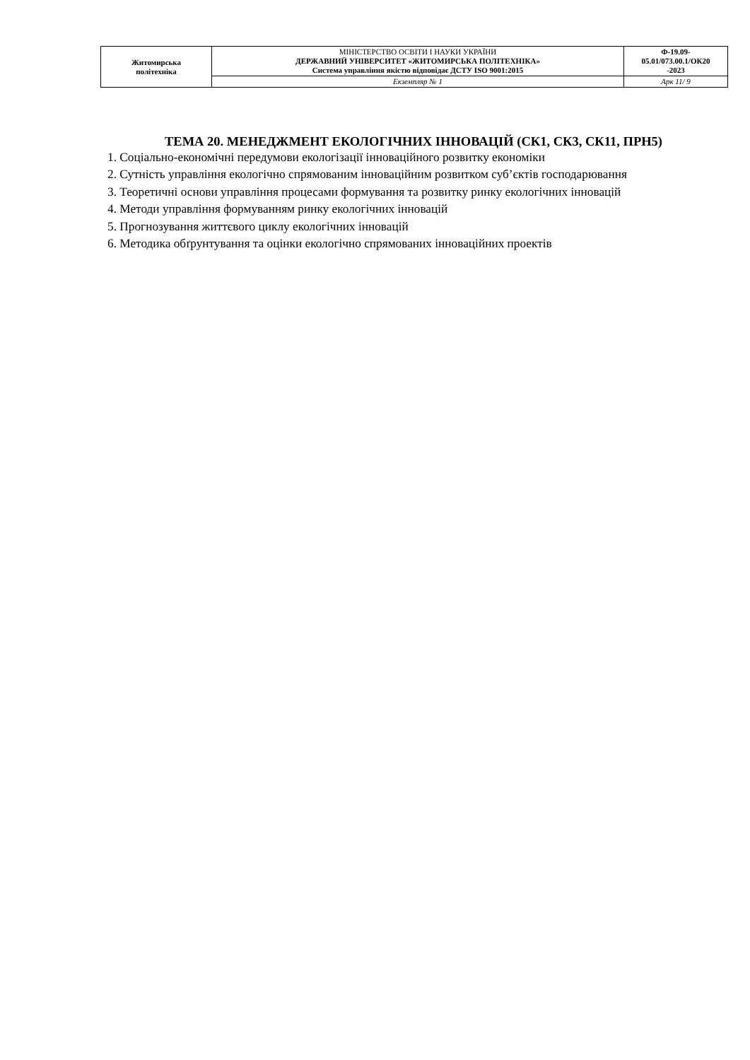| Житомирська політехніка | МІНІСТЕРСТВО ОСВІТИ І НАУКИ УКРАЇНИ ДЕРЖАВНИЙ УНІВЕРСИТЕТ «ЖИТОМИРСЬКА ПОЛІТЕХНІКА» Система управління якістю відповідає ДСТУ ISO 9001:2015 | Ф-19.09- 05.01/073.00.1/ОК20 -2023 |
| | Екземпляр № 1 | Арк 11/ 9 |
ТЕМА 20. МЕНЕДЖМЕНТ ЕКОЛОГІЧНИХ ІННОВАЦІЙ (СК1, СК3, СК11, ПРН5)
1. Соціально-економічні передумови екологізації інноваційного розвитку економіки
2. Сутність управління екологічно спрямованим інноваційним розвитком суб’єктів господарювання
3. Теоретичні основи управління процесами формування та розвитку ринку екологічних інновацій
4. Методи управління формуванням ринку екологічних інновацій
5. Прогнозування життєвого циклу екологічних інновацій
6. Методика обґрунтування та оцінки екологічно спрямованих інноваційних проектів